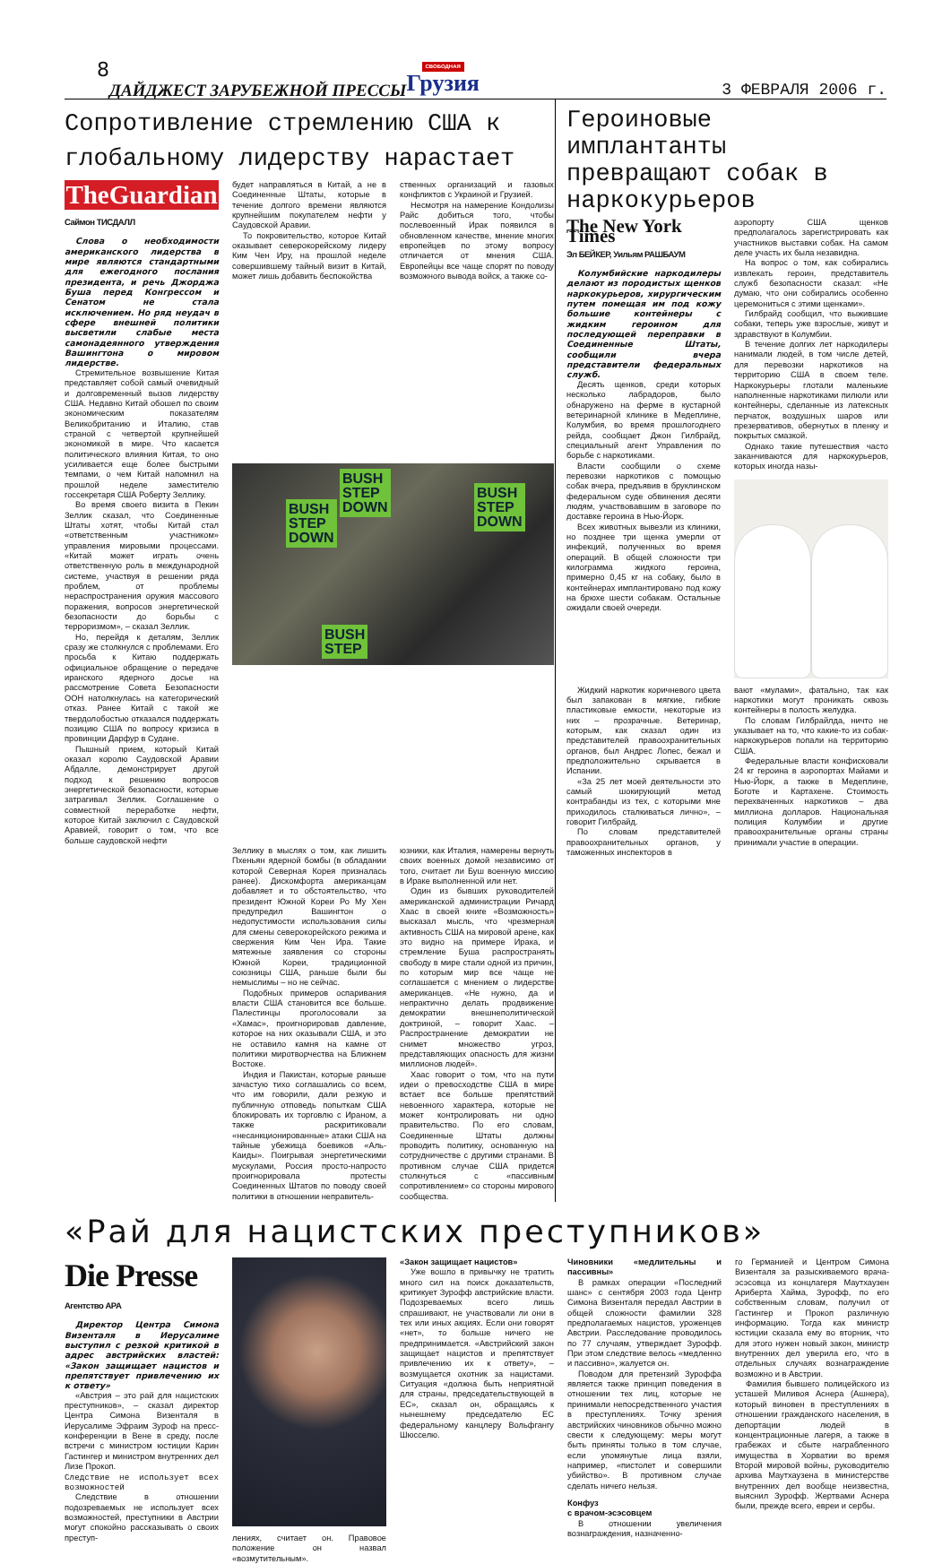8 ДАЙДЖЕСТ ЗАРУБЕЖНОЙ ПРЕССЫ СВОБОДНАЯ
Грузия 3 ФЕВРАЛЯ 2006 г.
Сопротивление стремлению США к глобальному лидерству нарастает
TheGuardian
Саймон ТИСДАЛЛ
Слова о необходимости американского лидерства в мире являются стандартными для ежегодного послания президента, и речь Джорджа Буша перед Конгрессом и Сенатом не стала исключением. Но ряд неудач в сфере внешней политики высветили слабые места самонадеянного утверждения Вашингтона о мировом лидерстве.
Стремительное возвышение Китая представляет собой самый очевидный и долговременный вызов лидерству США. Недавно Китай обошел по своим экономическим показателям Великобританию и Италию, став страной с четвертой крупнейшей экономикой в мире. Что касается политического влияния Китая, то оно усиливается еще более быстрыми темпами, о чем Китай напомнил на прошлой неделе заместителю госсекретаря США Роберту Зеллику.
Во время своего визита в Пекин Зеллик сказал, что Соединенные Штаты хотят, чтобы Китай стал «ответственным участником» управления мировыми процессами. «Китай может играть очень ответственную роль в международной системе, участвуя в решении ряда проблем, от проблемы нераспространения оружия массового поражения, вопросов энергетической безопасности до борьбы с терроризмом», – сказал Зеллик.
Но, перейдя к деталям, Зеллик сразу же столкнулся с проблемами. Его просьба к Китаю поддержать официальное обращение о передаче иранского ядерного досье на рассмотрение Совета Безопасности ООН натолкнулась на категорический отказ. Ранее Китай с такой же твердолобостью отказался поддержать позицию США по вопросу кризиса в провинции Дарфур в Судане.
Пышный прием, который Китай оказал королю Саудовской Аравии Абдалле, демонстрирует другой подход к решению вопросов энергетической безопасности, которые затрагивал Зеллик. Соглашение о совместной переработке нефти, которое Китай заключил с Саудовской Аравией, говорит о том, что все больше саудовской нефти
будет направляться в Китай, а не в Соединенные Штаты, которые в течение долгого времени являются крупнейшим покупателем нефти у Саудовской Аравии.
То покровительство, которое Китай оказывает северокорейскому лидеру Ким Чен Иру, на прошлой неделе совершившему тайный визит в Китай, может лишь добавить беспокойства
ственных организаций и газовых конфликтов с Украиной и Грузией.
Несмотря на намерение Кондолизы Райс добиться того, чтобы послевоенный Ирак появился в обновленном качестве, мнение многих европейцев по этому вопросу отличается от мнения США. Европейцы все чаще спорят по поводу возможного вывода войск, а также со-
BUSH
STEP
DOWN BUSH
STEP
DOWN
BUSH
STEP
DOWN
BUSH
STEP
Зеллику в мыслях о том, как лишить Пхеньян ядерной бомбы (в обладании которой Северная Корея призналась ранее). Дискомфорта американцам добавляет и то обстоятельство, что президент Южной Кореи Ро Му Хен предупредил Вашингтон о недопустимости использования силы для смены северокорейского режима и свержения Ким Чен Ира. Такие мятежные заявления со стороны Южной Кореи, традиционной союзницы США, раньше были бы немыслимы – но не сейчас.
Подобных примеров оспаривания власти США становится все больше. Палестинцы проголосовали за «Хамас», проигнорировав давление, которое на них оказывали США, и это не оставило камня на камне от политики миротворчества на Ближнем Востоке.
Индия и Пакистан, которые раньше зачастую тихо соглашались со всем, что им говорили, дали резкую и публичную отповедь попыткам США блокировать их торговлю с Ираном, а также раскритиковали «несанкционированные» атаки США на тайные убежища боевиков «Аль-Каиды». Поигрывая энергетическими мускулами, Россия просто-напросто проигнорировала протесты Соединенных Штатов по поводу своей политики в отношении неправитель-
юзники, как Италия, намерены вернуть своих военных домой независимо от того, считает ли Буш военную миссию в Ираке выполненной или нет.
Один из бывших руководителей американской администрации Ричард Хаас в своей книге «Возможность» высказал мысль, что чрезмерная активность США на мировой арене, как это видно на примере Ирака, и стремление Буша распространять свободу в мире стали одной из причин, по которым мир все чаще не соглашается с мнением о лидерстве американцев. «Не нужно, да и непрактично делать продвижение демократии внешнеполитической доктриной, – говорит Хаас. – Распространение демократии не снимет множество угроз, представляющих опасность для жизни миллионов людей».
Хаас говорит о том, что на пути идеи о превосходстве США в мире встает все больше препятствий невоенного характера, которые не может контролировать ни одно правительство. По его словам, Соединенные Штаты должны проводить политику, основанную на сотрудничестве с другими странами. В противном случае США придется столкнуться с «пассивным сопротивлением» со стороны мирового сообщества.
Героиновые имплантанты превращают собак в наркокурьеров
The New York Times
Эл БЕЙКЕР, Уильям РАШБАУМ
Колумбийские наркодилеры делают из породистых щенков наркокурьеров, хирургическим путем помещая им под кожу большие контейнеры с жидким героином для последующей переправки в Соединенные Штаты, сообщили вчера представители федеральных служб.
Десять щенков, среди которых несколько лабрадоров, было обнаружено на ферме в кустарной ветеринарной клинике в Медеплине, Колумбия, во время прошлогоднего рейда, сообщает Джон Гилбрайд, специальный агент Управления по борьбе с наркотиками.
Власти сообщили о схеме перевозки наркотиков с помощью собак вчера, предъявив в бруклинском федеральном суде обвинения десяти людям, участвовавшим в заговоре по доставке героина в Нью-Йорк.
Всех животных вывезли из клиники, но позднее три щенка умерли от инфекций, полученных во время операций. В общей сложности три килограмма жидкого героина, примерно 0,45 кг на собаку, было в контейнерах имплантировано под кожу на брюхе шести собакам. Остальные ожидали своей очереди.
аэропорту США щенков предполагалось зарегистрировать как участников выставки собак. На самом деле участь их была незавидна.
На вопрос о том, как собирались извлекать героин, представитель служб безопасности сказал: «Не думаю, что они собирались особенно церемониться с этими щенками».
Гилбрайд сообщил, что выжившие собаки, теперь уже взрослые, живут и здравствуют в Колумбии.
В течение долгих лет наркодилеры нанимали людей, в том числе детей, для перевозки наркотиков на территорию США в своем теле. Наркокурьеры глотали маленькие наполненные наркотиками пилюли или контейнеры, сделанные из латексных перчаток, воздушных шаров или презервативов, обернутых в пленку и покрытых смазкой.
Однако такие путешествия часто заканчиваются для наркокурьеров, которых иногда назы-
Жидкий наркотик коричневого цвета был запакован в мягкие, гибкие пластиковые емкости, некоторые из них – прозрачные. Ветеринар, которым, как сказал один из представителей правоохранительных органов, был Андрес Лопес, бежал и предположительно скрывается в Испании.
«За 25 лет моей деятельности это самый шокирующий метод контрабанды из тех, с которыми мне приходилось сталкиваться лично», – говорит Гилбрайд.
По словам представителей правоохранительных органов, у таможенных инспекторов в
вают «мулами», фатально, так как наркотики могут проникать сквозь контейнеры в полость желудка.
По словам Гилбрайлда, ничто не указывает на то, что какие-то из собак-наркокурьеров попали на территорию США.
Федеральные власти конфисковали 24 кг героина в аэропортах Майами и Нью-Йорк, а также в Медеплине, Боготе и Картахене. Стоимость перехваченных наркотиков – два миллиона долларов. Национальная полиция Колумбии и другие правоохранительные органы страны принимали участие в операции.
«Рай для нацистских преступников»
Die Presse
Агентство APA
Директор Центра Симона Визенталя в Иерусалиме выступил с резкой критикой в адрес австрийских властей: «Закон защищает нацистов и препятствует привлечению их к ответу»
«Австрия – это рай для нацистских преступников», – сказал директор Центра Симона Визенталя в Иерусалиме Эфраим Зуроф на пресс-конференции в Вене в среду, после встречи с министром юстиции Карин Гастингер и министром внутренних дел Лизе Прокоп.
Следствие не использует всех возможностей
Следствие в отношении подозреваемых не использует всех возможностей, преступники в Австрии могут спокойно рассказывать о своих преступ-
лениях, считает он. Правовое положение он назвал «возмутительным».
«Закон защищает нацистов»
Уже вошло в привычку не тратить много сил на поиск доказательств, критикует Зурофф австрийские власти. Подозреваемых всего лишь спрашивают, не участвовали ли они в тех или иных акциях. Если они говорят «нет», то больше ничего не предпринимается. «Австрийский закон защищает нацистов и препятствует привлечению их к ответу», – возмущается охотник за нацистами. Ситуация «должна быть неприятной для страны, председательствующей в ЕС», сказал он, обращаясь к нынешнему председателю ЕС федеральному канцлеру Вольфгангу Шюсселю.
Чиновники «медлительны и пассивны»
В рамках операции «Последний шанс» с сентября 2003 года Центр Симона Визенталя передал Австрии в общей сложности фамилии 328 предполагаемых нацистов, уроженцев Австрии. Расследование проводилось по 77 случаям, утверждает Зурофф. При этом следствие велось «медленно и пассивно», жалуется он.
Поводом для претензий Зуроффа является также принцип поведения в отношении тех лиц, которые не принимали непосредственного участия в преступлениях. Точку зрения австрийских чиновников обычно можно свести к следующему: меры могут быть приняты только в том случае, если упомянутые лица взяли, например, «пистолет и совершили убийство». В противном случае сделать ничего нельзя.
Конфуз
с врачом-эсэсовцем
В отношении увеличения вознаграждения, назначенно-
го Германией и Центром Симона Визенталя за разыскиваемого врача-эсэсовца из концлагеря Маутхаузен Ариберта Хайма, Зурофф, по его собственным словам, получил от Гастингер и Прокоп различную информацию. Тогда как министр юстиции сказала ему во вторник, что для этого нужен новый закон, министр внутренних дел уверила его, что в отдельных случаях вознаграждение возможно и в Австрии.
Фамилия бывшего полицейского из усташей Миливоя Аснера (Ашнера), который виновен в преступлениях в отношении гражданского населения, в депортации людей в концентрационные лагеря, а также в грабежах и сбыте награбленного имущества в Хорватии во время Второй мировой войны, руководителю архива Маутхаузена в министерстве внутренних дел вообще неизвестна, выяснил Зурофф. Жертвами Аснера были, прежде всего, евреи и сербы.